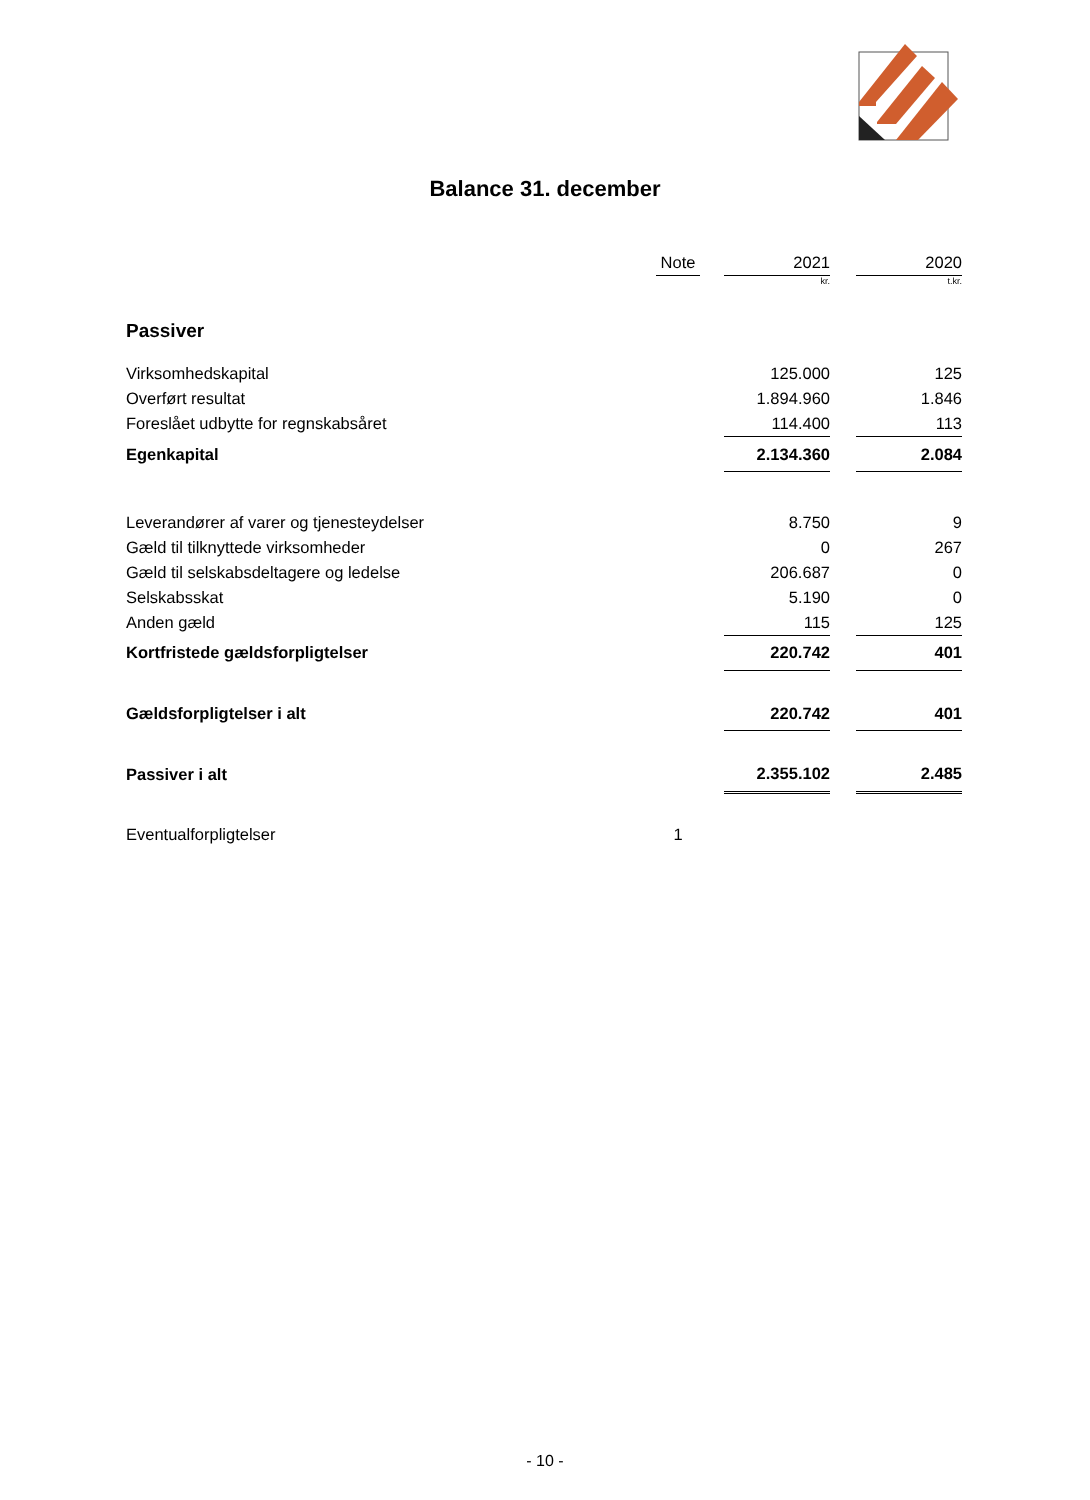Balance 31. december
| | Note | | 2021 | | 2020 |
| | | | kr. | | t.kr. |
| Passiver | | | | | |
| Virksomhedskapital | | | 125.000 | | 125 |
| Overført resultat | | | 1.894.960 | | 1.846 |
| Foreslået udbytte for regnskabsåret | | | 114.400 | | 113 |
| Egenkapital | | | 2.134.360 | | 2.084 |
| Leverandører af varer og tjenesteydelser | | | 8.750 | | 9 |
| Gæld til tilknyttede virksomheder | | | 0 | | 267 |
| Gæld til selskabsdeltagere og ledelse | | | 206.687 | | 0 |
| Selskabsskat | | | 5.190 | | 0 |
| Anden gæld | | | 115 | | 125 |
| Kortfristede gældsforpligtelser | | | 220.742 | | 401 |
| Gældsforpligtelser i alt | | | 220.742 | | 401 |
| Passiver i alt | | | 2.355.102 | | 2.485 |
| Eventualforpligtelser | 1 | | | | |
- 10 -